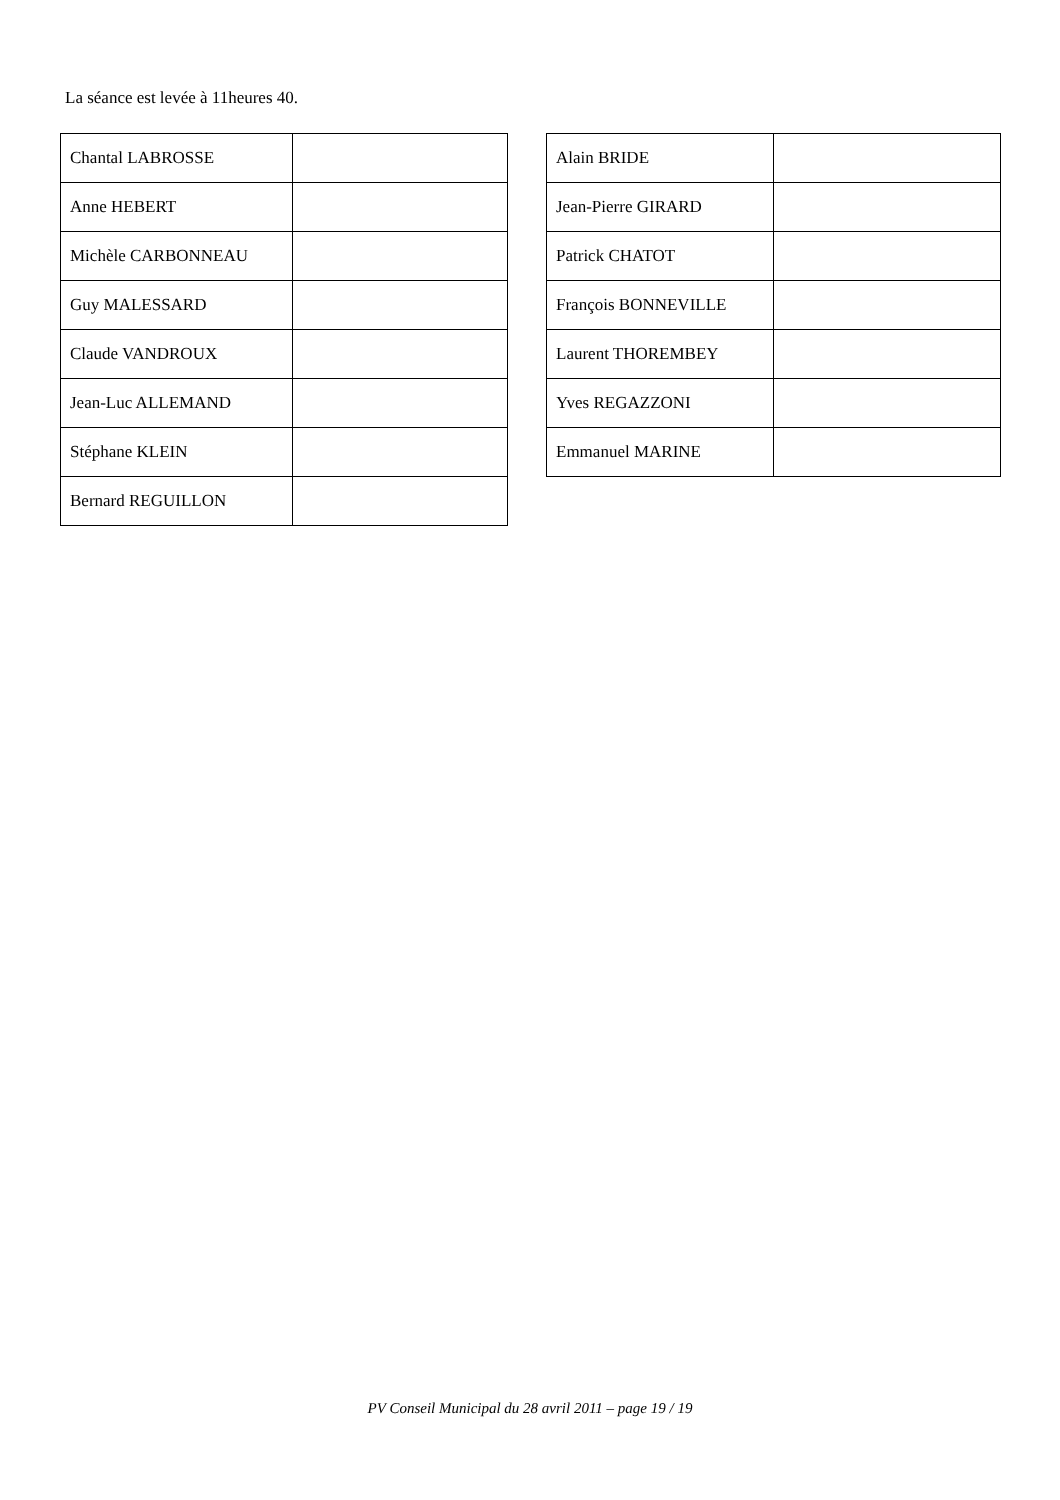La séance est levée à 11heures 40.
| Chantal LABROSSE | |
| Anne HEBERT | |
| Michèle CARBONNEAU | |
| Guy MALESSARD | |
| Claude VANDROUX | |
| Jean-Luc ALLEMAND | |
| Stéphane KLEIN | |
| Bernard REGUILLON | |
| Alain BRIDE | |
| Jean-Pierre GIRARD | |
| Patrick CHATOT | |
| François BONNEVILLE | |
| Laurent THOREMBEY | |
| Yves REGAZZONI | |
| Emmanuel MARINE | |
PV Conseil Municipal du 28 avril 2011 – page 19 / 19